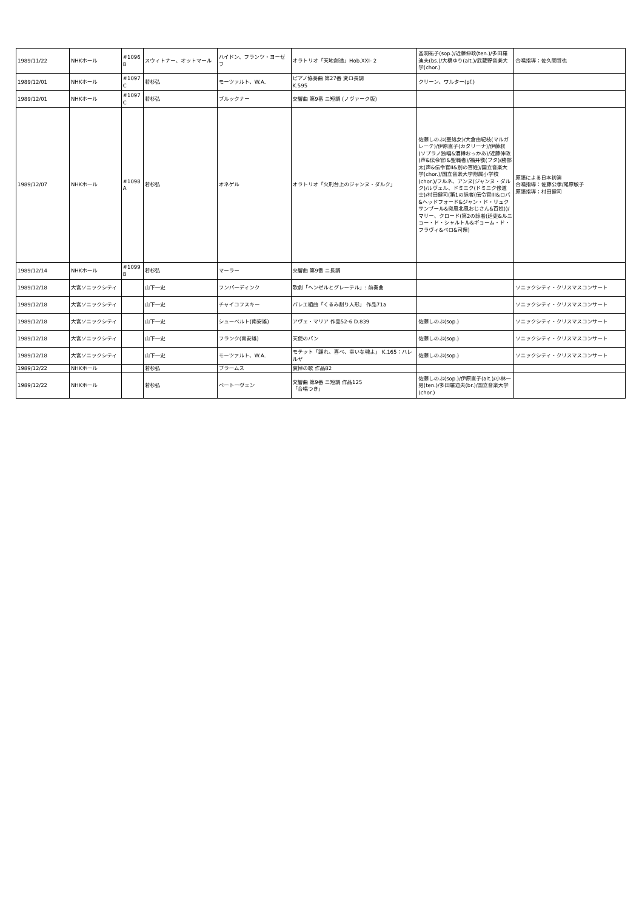| 1989/11/22 | NHKホール | #1096 B | スウィトナー、オットマール | ハイドン、フランツ・ヨーゼフ | オラトリオ「天地創造」Hob.XXI- 2 | 釜洞祐子(sop.)/近藤伸政(ten.)/多田羅迪夫(bs.)/大橋ゆり(alt.)/武蔵野音楽大学(chor.) | 合唱指導：佐久間哲也 |
| 1989/12/01 | NHKホール | #1097 C | 若杉弘 | モーツァルト、W.A. | ピアノ協奏曲 第27番 変ロ長調 K.595 | クリーン、ワルター(pf.) | |
| 1989/12/01 | NHKホール | #1097 C | 若杉弘 | ブルックナー | 交響曲 第9番 ニ短調 (ノヴァーク版) | | |
| 1989/12/07 | NHKホール | #1098 A | 若杉弘 | オネゲル | オラトリオ「火刑台上のジャンヌ・ダルク」 | 佐藤しのぶ(聖処女)/大倉由紀枝(マルガレーテ)/伊原直子(カタリーナ)/伊藤叔(ソプラノ独唱&酒樽おっかあ)/近藤伸政(声&伝令官I&聖職者)/福井敬(ブタ)/勝部太(声&伝令官II&別の百姓)/国立音楽大学(chor.)/国立音楽大学附属小学校(chor.)/フルネ、アンヌ(ジャンヌ・ダルク)/ルヴェル、ドミニク(ドミニク修道士)/村田健司(第1の詠者(伝令官III&ロバ&ヘッドフォード&ジャン・ド・リュクサンブール&突風北風おじさん&百姓))/マリー、クロード(第2の詠者(廷吏&ルニョー・ド・シャルトル&ギョーム・ド・フラヴィ&ペロ&司祭) | 原語による日本初演 合唱指導：佐藤公孝/尾原敏子 原語指導：村田健司 |
| 1989/12/14 | NHKホール | #1099 B | 若杉弘 | マーラー | 交響曲 第9番 ニ長調 | | |
| 1989/12/18 | 大宮ソニックシティ | | 山下一史 | フンパーディンク | 歌劇「ヘンゼルとグレーテル」: 前奏曲 | | ソニックシティ・クリスマスコンサート |
| 1989/12/18 | 大宮ソニックシティ | | 山下一史 | チャイコフスキー | バレエ組曲「くるみ割り人形」 作品71a | | ソニックシティ・クリスマスコンサート |
| 1989/12/18 | 大宮ソニックシティ | | 山下一史 | シューベルト(南安雄) | アヴェ・マリア 作品52-6 D.839 | 佐藤しのぶ(sop.) | ソニックシティ・クリスマスコンサート |
| 1989/12/18 | 大宮ソニックシティ | | 山下一史 | フランク(南安雄) | 天使のパン | 佐藤しのぶ(sop.) | ソニックシティ・クリスマスコンサート |
| 1989/12/18 | 大宮ソニックシティ | | 山下一史 | モーツァルト、W.A. | モテット「踊れ、喜べ、幸いな魂よ」 K.165：ハレルヤ | 佐藤しのぶ(sop.) | ソニックシティ・クリスマスコンサート |
| 1989/12/22 | NHKホール | | 若杉弘 | ブラームス | 哀悼の歌 作品82 | | |
| 1989/12/22 | NHKホール | | 若杉弘 | ベートーヴェン | 交響曲 第9番 ニ短調 作品125 「合唱つき」 | 佐藤しのぶ(sop.)/伊原直子(alt.)/小林一男(ten.)/多田羅迪夫(br.)/国立音楽大学(chor.) | |